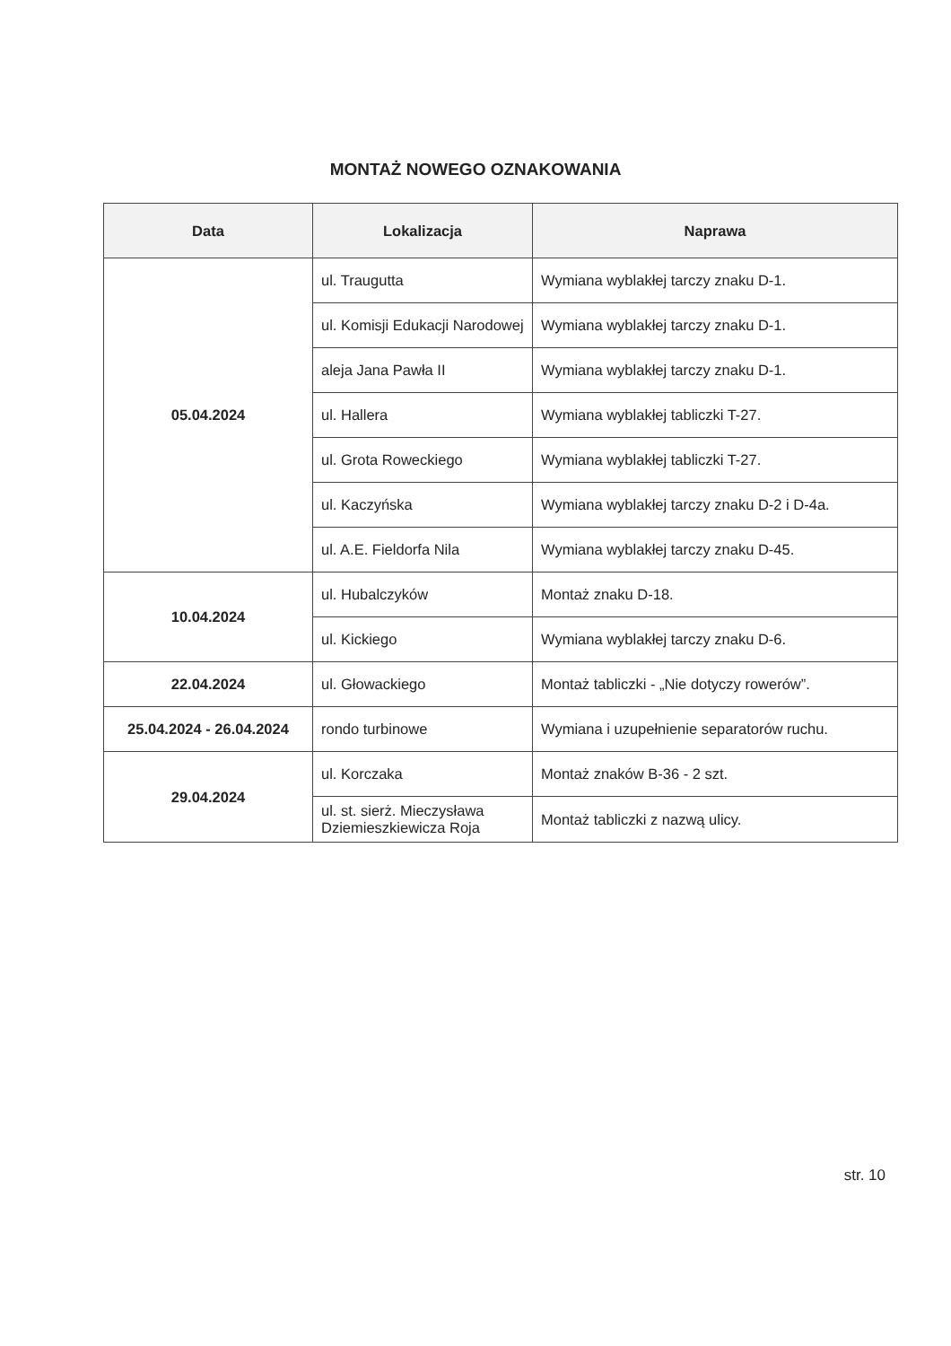MONTAŻ NOWEGO OZNAKOWANIA
| Data | Lokalizacja | Naprawa |
| --- | --- | --- |
| 05.04.2024 | ul. Traugutta | Wymiana wyblakłej tarczy znaku D-1. |
| | ul. Komisji Edukacji Narodowej | Wymiana wyblakłej tarczy znaku D-1. |
| | aleja Jana Pawła II | Wymiana wyblakłej tarczy znaku D-1. |
| | ul. Hallera | Wymiana wyblakłej tabliczki T-27. |
| | ul. Grota Roweckiego | Wymiana wyblakłej tabliczki T-27. |
| | ul. Kaczyńska | Wymiana wyblakłej tarczy znaku D-2 i D-4a. |
| | ul. A.E. Fieldorfa Nila | Wymiana wyblakłej tarczy znaku D-45. |
| 10.04.2024 | ul. Hubalczyków | Montaż znaku D-18. |
| | ul. Kickiego | Wymiana wyblakłej tarczy znaku D-6. |
| 22.04.2024 | ul. Głowackiego | Montaż tabliczki - „Nie dotyczy rowerów”. |
| 25.04.2024 - 26.04.2024 | rondo turbinowe | Wymiana i uzupełnienie separatorów ruchu. |
| 29.04.2024 | ul. Korczaka | Montaż znaków B-36 - 2 szt. |
| | ul. st. sierż. Mieczysława Dziemieszkiewicza Roja | Montaż tabliczki z nazwą ulicy. |
str. 10